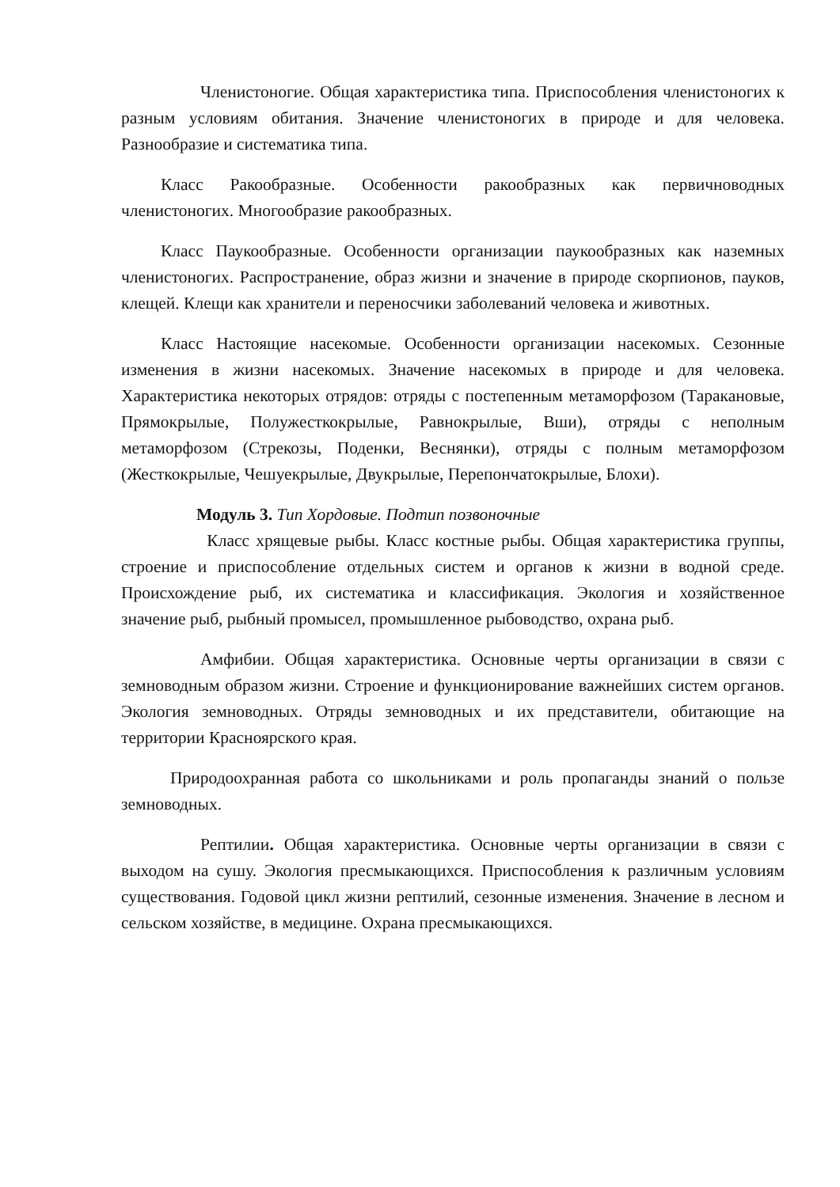Членистоногие. Общая характеристика типа. Приспособления членистоногих к разным условиям обитания. Значение членистоногих в природе и для человека. Разнообразие и систематика типа.
Класс Ракообразные. Особенности ракообразных как первичноводных членистоногих. Многообразие ракообразных.
Класс Паукообразные. Особенности организации паукообразных как наземных членистоногих. Распространение, образ жизни и значение в природе скорпионов, пауков, клещей. Клещи как хранители и переносчики заболеваний человека и животных.
Класс Настоящие насекомые. Особенности организации насекомых. Сезонные изменения в жизни насекомых. Значение насекомых в природе и для человека. Характеристика некоторых отрядов: отряды с постепенным метаморфозом (Таракановые, Прямокрылые, Полужесткокрылые, Равнокрылые, Вши), отряды с неполным метаморфозом (Стрекозы, Поденки, Веснянки), отряды с полным метаморфозом (Жесткокрылые, Чешуекрылые, Двукрылые, Перепончатокрылые, Блохи).
Модуль 3. Тип Хордовые. Подтип позвоночные
Класс хрящевые рыбы. Класс костные рыбы. Общая характеристика группы, строение и приспособление отдельных систем и органов к жизни в водной среде. Происхождение рыб, их систематика и классификация. Экология и хозяйственное значение рыб, рыбный промысел, промышленное рыбоводство, охрана рыб.
Амфибии. Общая характеристика. Основные черты организации в связи с земноводным образом жизни. Строение и функционирование важнейших систем органов. Экология земноводных. Отряды земноводных и их представители, обитающие на территории Красноярского края.
Природоохранная работа со школьниками и роль пропаганды знаний о пользе земноводных.
Рептилии. Общая характеристика. Основные черты организации в связи с выходом на сушу. Экология пресмыкающихся. Приспособления к различным условиям существования. Годовой цикл жизни рептилий, сезонные изменения. Значение в лесном и сельском хозяйстве, в медицине. Охрана пресмыкающихся.